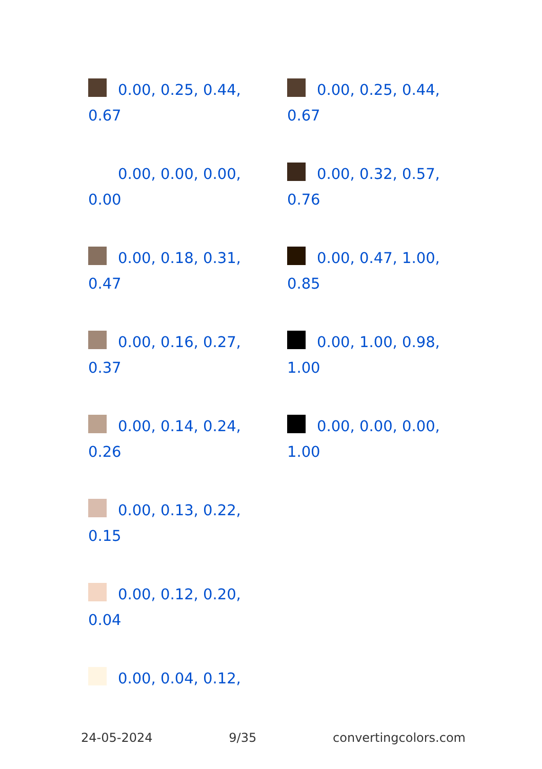0.00, 0.25, 0.44,
0.67
0.00, 0.00, 0.00,
0.00
0.00, 0.18, 0.31,
0.47
0.00, 0.16, 0.27,
0.37
0.00, 0.14, 0.24,
0.26
0.00, 0.13, 0.22,
0.15
0.00, 0.12, 0.20,
0.04
0.00, 0.04, 0.12,
0.00, 0.25, 0.44,
0.67
0.00, 0.32, 0.57,
0.76
0.00, 0.47, 1.00,
0.85
0.00, 1.00, 0.98,
1.00
0.00, 0.00, 0.00,
1.00
24-05-2024 9/35 convertingcolors.com